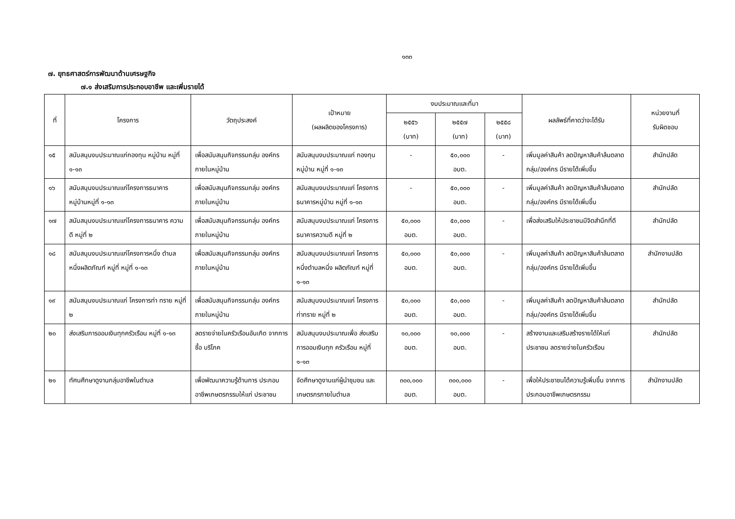๑๓๓
๗. ยุทธศาสตร์การพัฒนาด้านเศรษฐกิจ
๗.๑ ส่งเสริมการประกอบอาชีพ และเพิ่มรายได้
| ที่ | โครงการ | วัตถุประสงค์ | เป้าหมาย (ผลผลิตของโครงการ) | งบประมาณและที่มา | | | ผลลัพธ์ที่คาดว่าจะได้รับ | หน่วยงานที่ รับผิดชอบ |
| --- | --- | --- | --- | --- | --- | --- | --- | --- |
| | | | | ๒๕๕๖ (บาท) | ๒๕๕๗ (บาท) | ๒๕๕๘ (บาท) | | |
| ๑๕ | สนับสนุนงบประมาณแก่กองทุน หมู่บ้าน หมู่ที่ ๑-๑๓ | เพื่อสนับสนุนกิจกรรมกลุ่ม องค์กรภายในหมู่บ้าน | สนับสนุนงบประมาณแก่ กองทุนหมู่บ้าน หมู่ที่ ๑-๑๓ | - | ๕๐,๐๐๐ อบต. | - | เพิ่มมูลค่าสินค้า ลดปัญหาสินค้าล้นตลาด กลุ่ม/องค์กร มีรายได้เพิ่มขึ้น | สำนักปลัด |
| ๑๖ | สนับสนุนงบประมาณแก่โครงการธนาคาร หมู่บ้านหมู่ที่ ๑-๑๓ | เพื่อสนับสนุนกิจกรรมกลุ่ม องค์กรภายในหมู่บ้าน | สนับสนุนงบประมาณแก่ โครงการธนาคารหมู่บ้าน หมู่ที่ ๑-๑๓ | - | ๕๐,๐๐๐ อบต. | - | เพิ่มมูลค่าสินค้า ลดปัญหาสินค้าล้นตลาด กลุ่ม/องค์กร มีรายได้เพิ่มขึ้น | สำนักปลัด |
| ๑๗ | สนับสนุนงบประมาณแก่โครงการธนาคาร ความดี หมู่ที่ ๒ | เพื่อสนับสนุนกิจกรรมกลุ่ม องค์กรภายในหมู่บ้าน | สนับสนุนงบประมาณแก่ โครงการธนาคารความดี หมู่ที่ ๒ | ๕๐,๐๐๐ อบต. | ๕๐,๐๐๐ อบต. | - | เพื่อส่งเสริมให้ประชาชนมีจิตสำนึกที่ดี | สำนักปลัด |
| ๑๘ | สนับสนุนงบประมาณแก่โครงการหนึ่ง ตำบลหนึ่งผลิตภัณฑ์ หมู่ที่ หมู่ที่ ๑-๑๓ | เพื่อสนับสนุนกิจกรรมกลุ่ม องค์กรภายในหมู่บ้าน | สนับสนุนงบประมาณแก่ โครงการหนึ่งตำบลหนึ่ง ผลิตภัณฑ์ หมู่ที่ ๑-๑๓ | ๕๐,๐๐๐ อบต. | ๕๐,๐๐๐ อบต. | - | เพิ่มมูลค่าสินค้า ลดปัญหาสินค้าล้นตลาด กลุ่ม/องค์กร มีรายได้เพิ่มขึ้น | สำนักงานปลัด |
| ๑๙ | สนับสนุนงบประมาณแก่ โครงการท่า ทราย หมู่ที่ ๒ | เพื่อสนับสนุนกิจกรรมกลุ่ม องค์กรภายในหมู่บ้าน | สนับสนุนงบประมาณแก่ โครงการท่าทราย หมู่ที่ ๒ | ๕๐,๐๐๐ อบต. | ๕๐,๐๐๐ อบต. | - | เพิ่มมูลค่าสินค้า ลดปัญหาสินค้าล้นตลาด กลุ่ม/องค์กร มีรายได้เพิ่มขึ้น | สำนักปลัด |
| ๒๐ | ส่งเสริมการออมเงินทุกครัวเรือน หมู่ที่ ๑-๑๓ | ลดรายจ่ายในครัวเรือนอันเกิด จากการซื้อ บริโภค | สนับสนุนงบประมาณเพื่อ ส่งเสริมการออมเงินทุก ครัวเรือน หมู่ที่ ๑-๑๓ | ๑๐,๐๐๐ อบต. | ๑๐,๐๐๐ อบต. | - | สร้างงานและเสริมสร้างรายได้ให้แก่ประชาชน ลดรายจ่ายในครัวเรือน | สำนักปลัด |
| ๒๑ | ทัศนศึกษาดูงานกลุ่มอาชีพในตำบล | เพื่อพัฒนาความรู้ด้านการ ประกอบอาชีพเกษตรกรรมให้แก่ ประชาชน | จัดศึกษาดูงานแก่ผู้นำชุมชน และเกษตรกรภายในตำบล | ๓๐๐,๐๐๐ อบต. | ๓๐๐,๐๐๐ อบต. | - | เพื่อให้ประชาชนได้ความรู้เพิ่มขึ้น จากการประกอบอาชีพเกษตรกรรม | สำนักงานปลัด |